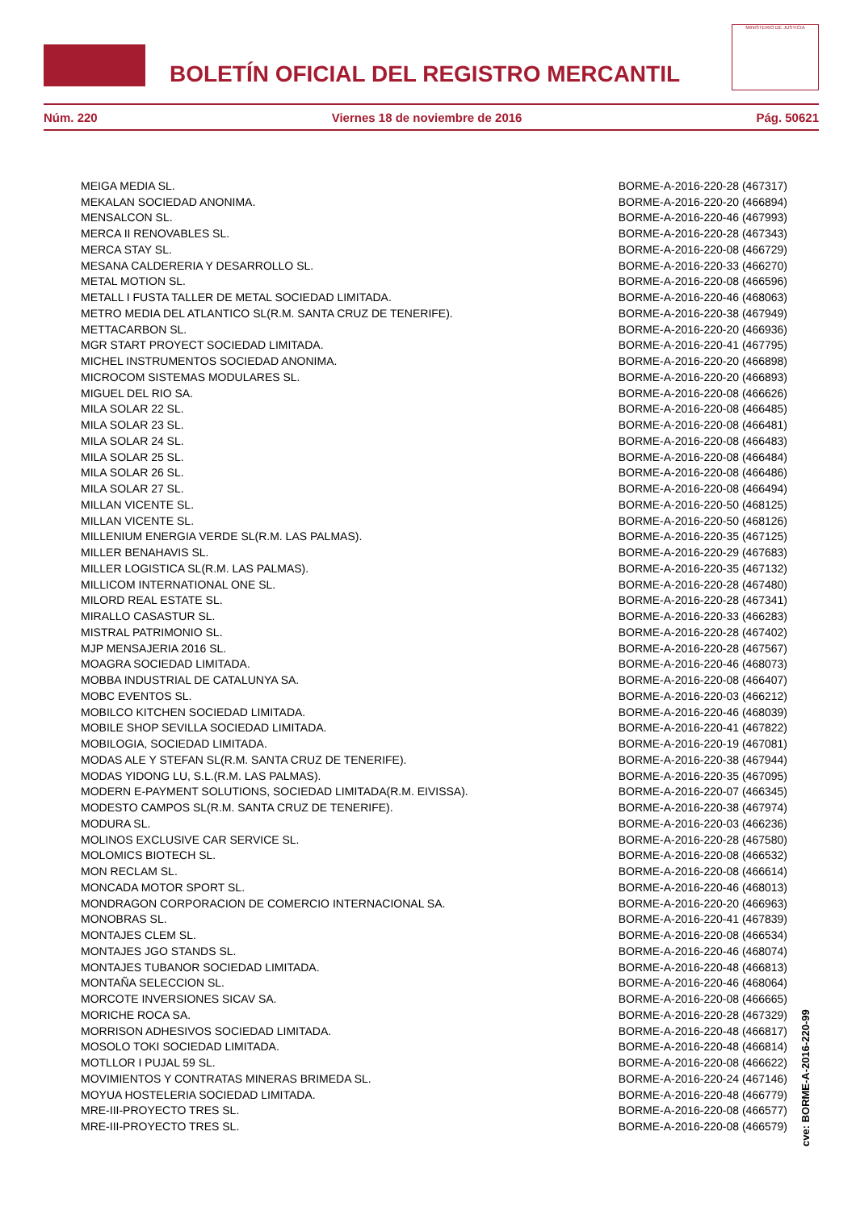BOLETÍN OFICIAL DEL REGISTRO MERCANTIL
MINISTERIO DE JUSTICIA
Núm. 220 Viernes 18 de noviembre de 2016 Pág. 50621
| MEIGA MEDIA SL. | BORME-A-2016-220-28 (467317) |
| MEKALAN SOCIEDAD ANONIMA. | BORME-A-2016-220-20 (466894) |
| MENSALCON SL. | BORME-A-2016-220-46 (467993) |
| MERCA II RENOVABLES SL. | BORME-A-2016-220-28 (467343) |
| MERCA STAY SL. | BORME-A-2016-220-08 (466729) |
| MESANA CALDERERIA Y DESARROLLO SL. | BORME-A-2016-220-33 (466270) |
| METAL MOTION SL. | BORME-A-2016-220-08 (466596) |
| METALL I FUSTA TALLER DE METAL SOCIEDAD LIMITADA. | BORME-A-2016-220-46 (468063) |
| METRO MEDIA DEL ATLANTICO SL(R.M. SANTA CRUZ DE TENERIFE). | BORME-A-2016-220-38 (467949) |
| METTACARBON SL. | BORME-A-2016-220-20 (466936) |
| MGR START PROYECT SOCIEDAD LIMITADA. | BORME-A-2016-220-41 (467795) |
| MICHEL INSTRUMENTOS SOCIEDAD ANONIMA. | BORME-A-2016-220-20 (466898) |
| MICROCOM SISTEMAS MODULARES SL. | BORME-A-2016-220-20 (466893) |
| MIGUEL DEL RIO SA. | BORME-A-2016-220-08 (466626) |
| MILA SOLAR 22 SL. | BORME-A-2016-220-08 (466485) |
| MILA SOLAR 23 SL. | BORME-A-2016-220-08 (466481) |
| MILA SOLAR 24 SL. | BORME-A-2016-220-08 (466483) |
| MILA SOLAR 25 SL. | BORME-A-2016-220-08 (466484) |
| MILA SOLAR 26 SL. | BORME-A-2016-220-08 (466486) |
| MILA SOLAR 27 SL. | BORME-A-2016-220-08 (466494) |
| MILLAN VICENTE SL. | BORME-A-2016-220-50 (468125) |
| MILLAN VICENTE SL. | BORME-A-2016-220-50 (468126) |
| MILLENIUM ENERGIA VERDE SL(R.M. LAS PALMAS). | BORME-A-2016-220-35 (467125) |
| MILLER BENAHAVIS SL. | BORME-A-2016-220-29 (467683) |
| MILLER LOGISTICA SL(R.M. LAS PALMAS). | BORME-A-2016-220-35 (467132) |
| MILLICOM INTERNATIONAL ONE SL. | BORME-A-2016-220-28 (467480) |
| MILORD REAL ESTATE SL. | BORME-A-2016-220-28 (467341) |
| MIRALLO CASASTUR SL. | BORME-A-2016-220-33 (466283) |
| MISTRAL PATRIMONIO SL. | BORME-A-2016-220-28 (467402) |
| MJP MENSAJERIA 2016 SL. | BORME-A-2016-220-28 (467567) |
| MOAGRA SOCIEDAD LIMITADA. | BORME-A-2016-220-46 (468073) |
| MOBBA INDUSTRIAL DE CATALUNYA SA. | BORME-A-2016-220-08 (466407) |
| MOBC EVENTOS SL. | BORME-A-2016-220-03 (466212) |
| MOBILCO KITCHEN SOCIEDAD LIMITADA. | BORME-A-2016-220-46 (468039) |
| MOBILE SHOP SEVILLA SOCIEDAD LIMITADA. | BORME-A-2016-220-41 (467822) |
| MOBILOGIA, SOCIEDAD LIMITADA. | BORME-A-2016-220-19 (467081) |
| MODAS ALE Y STEFAN SL(R.M. SANTA CRUZ DE TENERIFE). | BORME-A-2016-220-38 (467944) |
| MODAS YIDONG LU, S.L.(R.M. LAS PALMAS). | BORME-A-2016-220-35 (467095) |
| MODERN E-PAYMENT SOLUTIONS, SOCIEDAD LIMITADA(R.M. EIVISSA). | BORME-A-2016-220-07 (466345) |
| MODESTO CAMPOS SL(R.M. SANTA CRUZ DE TENERIFE). | BORME-A-2016-220-38 (467974) |
| MODURA SL. | BORME-A-2016-220-03 (466236) |
| MOLINOS EXCLUSIVE CAR SERVICE SL. | BORME-A-2016-220-28 (467580) |
| MOLOMICS BIOTECH SL. | BORME-A-2016-220-08 (466532) |
| MON RECLAM SL. | BORME-A-2016-220-08 (466614) |
| MONCADA MOTOR SPORT SL. | BORME-A-2016-220-46 (468013) |
| MONDRAGON CORPORACION DE COMERCIO INTERNACIONAL SA. | BORME-A-2016-220-20 (466963) |
| MONOBRAS SL. | BORME-A-2016-220-41 (467839) |
| MONTAJES CLEM SL. | BORME-A-2016-220-08 (466534) |
| MONTAJES JGO STANDS SL. | BORME-A-2016-220-46 (468074) |
| MONTAJES TUBANOR SOCIEDAD LIMITADA. | BORME-A-2016-220-48 (466813) |
| MONTAÑA SELECCION SL. | BORME-A-2016-220-46 (468064) |
| MORCOTE INVERSIONES SICAV SA. | BORME-A-2016-220-08 (466665) |
| MORICHE ROCA SA. | BORME-A-2016-220-28 (467329) |
| MORRISON ADHESIVOS SOCIEDAD LIMITADA. | BORME-A-2016-220-48 (466817) |
| MOSOLO TOKI SOCIEDAD LIMITADA. | BORME-A-2016-220-48 (466814) |
| MOTLLOR I PUJAL 59 SL. | BORME-A-2016-220-08 (466622) |
| MOVIMIENTOS Y CONTRATAS MINERAS BRIMEDA SL. | BORME-A-2016-220-24 (467146) |
| MOYUA HOSTELERIA SOCIEDAD LIMITADA. | BORME-A-2016-220-48 (466779) |
| MRE-III-PROYECTO TRES SL. | BORME-A-2016-220-08 (466577) |
| MRE-III-PROYECTO TRES SL. | BORME-A-2016-220-08 (466579) |
cve: BORME-A-2016-220-99